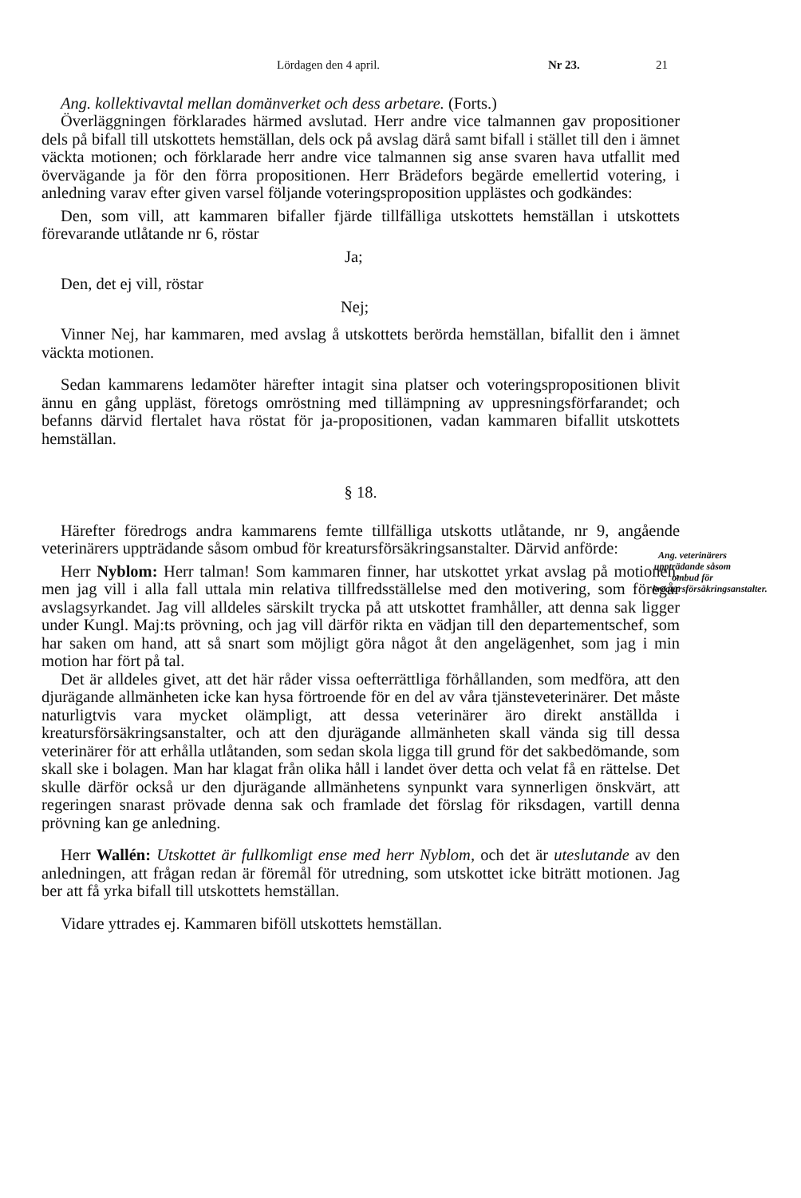Lördagen den 4 april. Nr 23. 21
Ang. kollektivavtal mellan domänverket och dess arbetare. (Forts.)
Överläggningen förklarades härmed avslutad. Herr andre vice talmannen gav propositioner dels på bifall till utskottets hemställan, dels ock på avslag därå samt bifall i stället till den i ämnet väckta motionen; och förklarade herr andre vice talmannen sig anse svaren hava utfallit med övervägande ja för den förra propositionen. Herr Brädefors begärde emellertid votering, i anledning varav efter given varsel följande voteringsproposition upplästes och godkändes:
Den, som vill, att kammaren bifaller fjärde tillfälliga utskottets hemställan i utskottets förevarande utlåtande nr 6, röstar
Ja;
Den, det ej vill, röstar
Nej;
Vinner Nej, har kammaren, med avslag å utskottets berörda hemställan, bifallit den i ämnet väckta motionen.
Sedan kammarens ledamöter härefter intagit sina platser och voteringspropositionen blivit ännu en gång uppläst, företogs omröstning med tillämpning av uppresningsförfarandet; och befanns därvid flertalet hava röstat för ja-propositionen, vadan kammaren bifallit utskottets hemställan.
§ 18.
Ang. veterinärers uppträdande såsom ombud för kreatursförsäkringsanstalter.
Härefter föredrogs andra kammarens femte tillfälliga utskotts utlåtande, nr 9, angående veterinärers uppträdande såsom ombud för kreatursförsäkringsanstalter. Därvid anförde:
Herr Nyblom: Herr talman! Som kammaren finner, har utskottet yrkat avslag på motionen, men jag vill i alla fall uttala min relativa tillfredsställelse med den motivering, som föregår avslagsyrkandet. Jag vill alldeles särskilt trycka på att utskottet framhåller, att denna sak ligger under Kungl. Maj:ts prövning, och jag vill därför rikta en vädjan till den departementschef, som har saken om hand, att så snart som möjligt göra något åt den angelägenhet, som jag i min motion har fört på tal.
Det är alldeles givet, att det här råder vissa oefterrättliga förhållanden, som medföra, att den djurägande allmänheten icke kan hysa förtroende för en del av våra tjänsteveterinärer. Det måste naturligtvis vara mycket olämpligt, att dessa veterinärer äro direkt anställda i kreatursförsäkringsanstalter, och att den djurägande allmänheten skall vända sig till dessa veterinärer för att erhålla utlåtanden, som sedan skola ligga till grund för det sakbedömande, som skall ske i bolagen. Man har klagat från olika håll i landet över detta och velat få en rättelse. Det skulle därför också ur den djurägande allmänhetens synpunkt vara synnerligen önskvärt, att regeringen snarast prövade denna sak och framlade det förslag för riksdagen, vartill denna prövning kan ge anledning.
Herr Wallén: Utskottet är fullkomligt ense med herr Nyblom, och det är uteslutande av den anledningen, att frågan redan är föremål för utredning, som utskottet icke biträtt motionen. Jag ber att få yrka bifall till utskottets hemställan.
Vidare yttrades ej. Kammaren biföll utskottets hemställan.